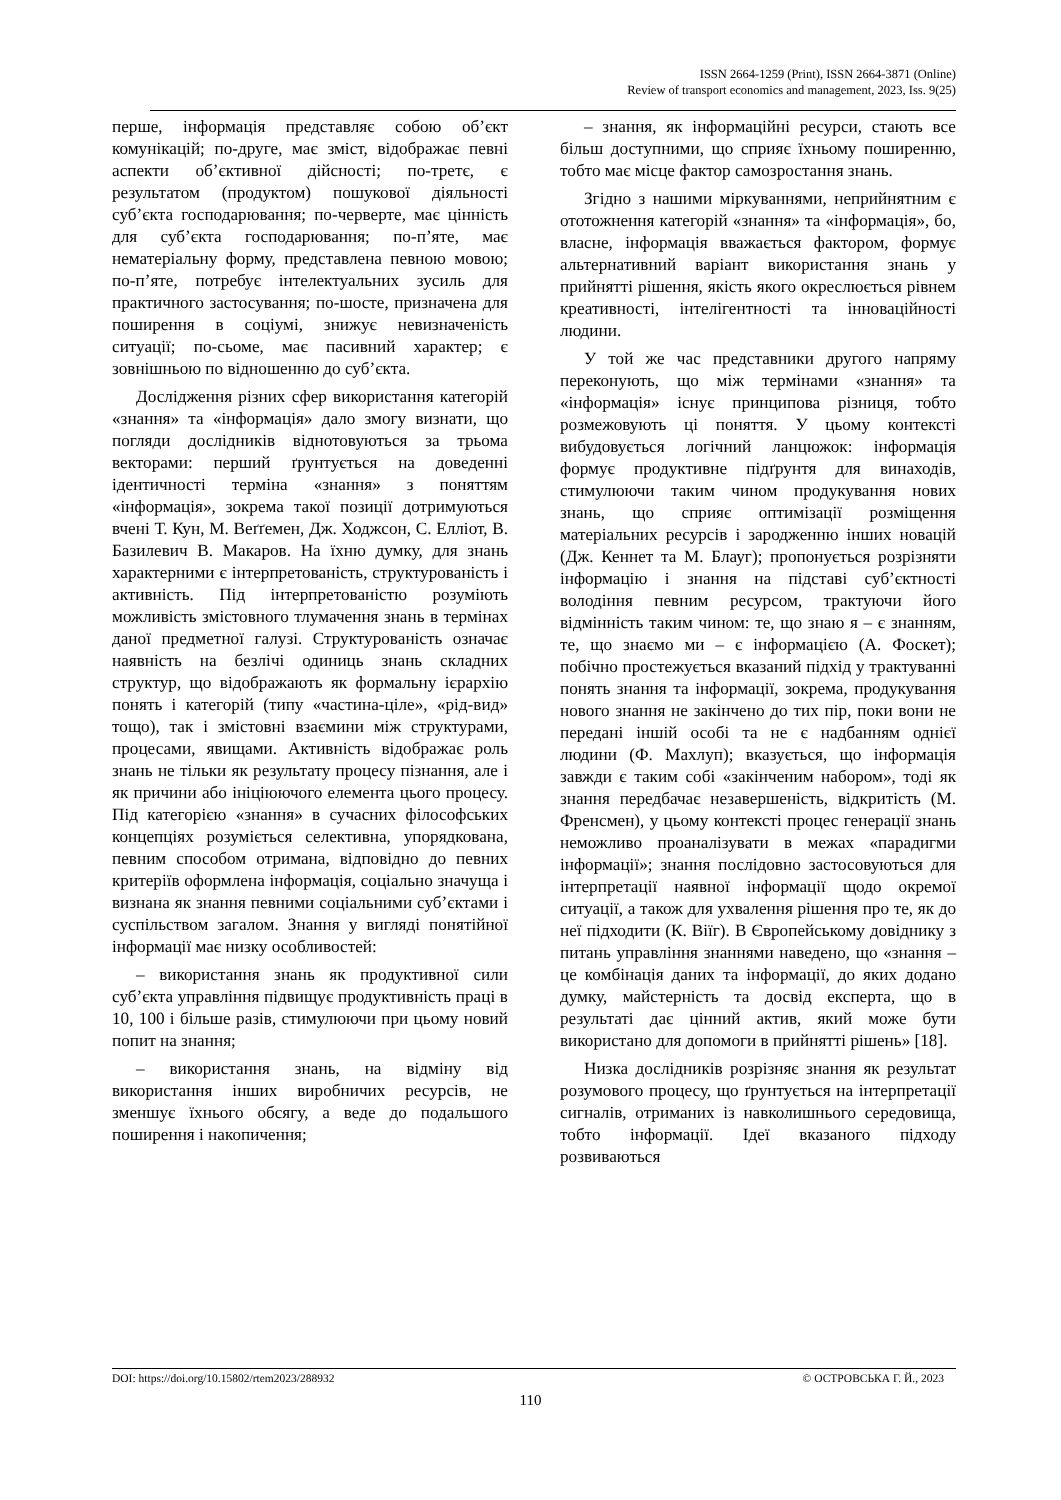ISSN 2664-1259 (Print), ISSN 2664-3871 (Online)
Review of transport economics and management, 2023, Iss. 9(25)
перше, інформація представляє собою об’єкт комунікацій; по-друге, має зміст, відображає певні аспекти об’єктивної дійсності; по-третє, є результатом (продуктом) пошукової діяльності суб’єкта господарювання; по-черверте, має цінність для суб’єкта господарювання; по-п’яте, має нематеріальну форму, представлена певною мовою; по-п’яте, потребує інтелектуальних зусиль для практичного застосування; по-шосте, призначена для поширення в соціумі, знижує невизначеність ситуації; по-сьоме, має пасивний характер; є зовнішньою по відношенню до суб’єкта.
Дослідження різних сфер використання категорій «знання» та «інформація» дало змогу визнати, що погляди дослідників віднотовуються за трьома векторами: перший ґрунтується на доведенні ідентичності терміна «знання» з поняттям «інформація», зокрема такої позиції дотримуються вчені Т. Кун, М. Веґґемен, Дж. Ходжсон, С. Елліот, В. Базилевич В. Макаров. На їхню думку, для знань характерними є інтерпретованість, структурованість і активність. Під інтерпретованістю розуміють можливість змістовного тлумачення знань в термінах даної предметної галузі. Структурованість означає наявність на безлічі одиниць знань складних структур, що відображають як формальну ієрархію понять і категорій (типу «частина-ціле», «рід-вид» тощо), так і змістовні взаємини між структурами, процесами, явищами. Активність відображає роль знань не тільки як результату процесу пізнання, але і як причини або ініціюючого елемента цього процесу. Під категорією «знання» в сучасних філософських концепціях розуміється селективна, упорядкована, певним способом отримана, відповідно до певних критеріїв оформлена інформація, соціально значуща і визнана як знання певними соціальними суб’єктами і суспільством загалом. Знання у вигляді понятійної інформації має низку особливостей:
– використання знань як продуктивної сили суб’єкта управління підвищує продуктивність праці в 10, 100 і більше разів, стимулюючи при цьому новий попит на знання;
– використання знань, на відміну від використання інших виробничих ресурсів, не зменшує їхнього обсягу, а веде до подальшого поширення і накопичення;
– знання, як інформаційні ресурси, стають все більш доступними, що сприяє їхньому поширенню, тобто має місце фактор самозростання знань.
Згідно з нашими міркуваннями, неприйнятним є ототожнення категорій «знання» та «інформація», бо, власне, інформація вважається фактором, формує альтернативний варіант використання знань у прийнятті рішення, якість якого окреслюється рівнем креативності, інтелігентності та інноваційності людини.
У той же час представники другого напряму переконують, що між термінами «знання» та «інформація» існує принципова різниця, тобто розмежовують ці поняття. У цьому контексті вибудовується логічний ланцюжок: інформація формує продуктивне підґрунтя для винаходів, стимулюючи таким чином продукування нових знань, що сприяє оптимізації розміщення матеріальних ресурсів і зародженню інших новацій (Дж. Кеннет та М. Блауг); пропонується розрізняти інформацію і знання на підставі суб’єктності володіння певним ресурсом, трактуючи його відмінність таким чином: те, що знаю я – є знанням, те, що знаємо ми – є інформацією (А. Фоскет); побічно простежується вказаний підхід у трактуванні понять знання та інформації, зокрема, продукування нового знання не закінчено до тих пір, поки вони не передані іншій особі та не є надбанням однієї людини (Ф. Махлуп); вказується, що інформація завжди є таким собі «закінченим набором», тоді як знання передбачає незавершеність, відкритість (М. Френсмен), у цьому контексті процес генерації знань неможливо проаналізувати в межах «парадигми інформації»; знання послідовно застосовуються для інтерпретації наявної інформації щодо окремої ситуації, а також для ухвалення рішення про те, як до неї підходити (К. Віїг). В Європейському довіднику з питань управління знаннями наведено, що «знання – це комбінація даних та інформації, до яких додано думку, майстерність та досвід експерта, що в результаті дає цінний актив, який може бути використано для допомоги в прийнятті рішень» [18].
Низка дослідників розрізняє знання як результат розумового процесу, що ґрунтується на інтерпретації сигналів, отриманих із навколишнього середовища, тобто інформації. Ідеї вказаного підходу розвиваються
DOI: https://doi.org/10.15802/rtem2023/288932 © ОСТРОВСЬКА Г. Й., 2023
110